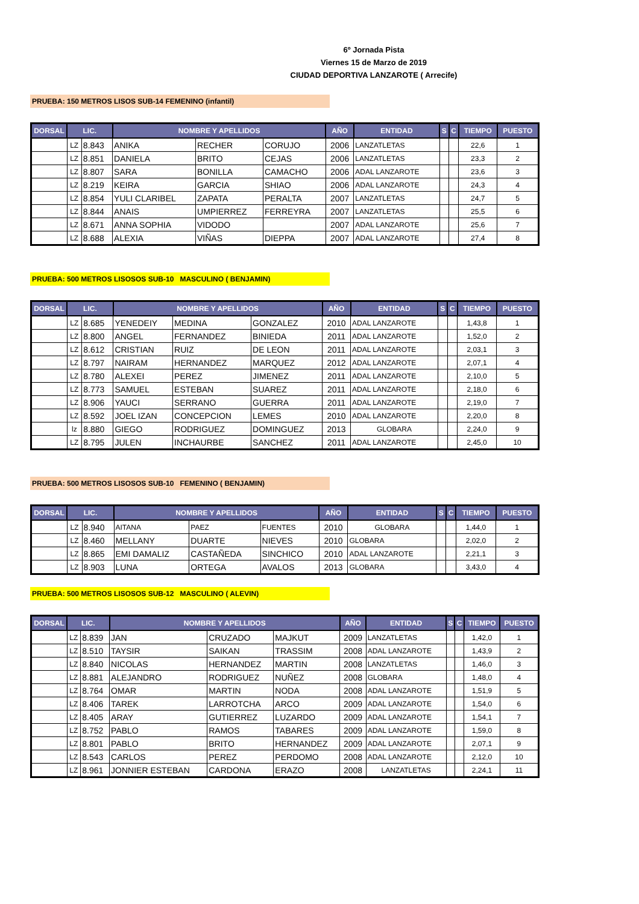6º Jornada Pista
Viernes 15 de Marzo de 2019
CIUDAD DEPORTIVA LANZAROTE ( Arrecife)
PRUEBA: 150 METROS LISOS SUB-14 FEMENINO (infantil)
| DORSAL | LIC. | | NOMBRE Y APELLIDOS | | | AÑO | ENTIDAD | S | C | TIEMPO | PUESTO |
| --- | --- | --- | --- | --- | --- | --- | --- | --- | --- | --- | --- |
| | LZ | 8.843 | ANIKA | RECHER | CORUJO | 2006 | LANZATLETAS | | | 22,6 | 1 |
| | LZ | 8.851 | DANIELA | BRITO | CEJAS | 2006 | LANZATLETAS | | | 23,3 | 2 |
| | LZ | 8.807 | SARA | BONILLA | CAMACHO | 2006 | ADAL LANZAROTE | | | 23,6 | 3 |
| | LZ | 8.219 | KEIRA | GARCIA | SHIAO | 2006 | ADAL LANZAROTE | | | 24,3 | 4 |
| | LZ | 8.854 | YULI CLARIBEL | ZAPATA | PERALTA | 2007 | LANZATLETAS | | | 24,7 | 5 |
| | LZ | 8.844 | ANAIS | UMPIERREZ | FERREYRA | 2007 | LANZATLETAS | | | 25,5 | 6 |
| | LZ | 8.671 | ANNA SOPHIA | VIDODO | | 2007 | ADAL LANZAROTE | | | 25,6 | 7 |
| | LZ | 8.688 | ALEXIA | VIÑAS | DIEPPA | 2007 | ADAL LANZAROTE | | | 27,4 | 8 |
PRUEBA: 500 METROS LISOSOS SUB-10 MASCULINO ( BENJAMIN)
| DORSAL | LIC. | | NOMBRE Y APELLIDOS | | | AÑO | ENTIDAD | S | C | TIEMPO | PUESTO |
| --- | --- | --- | --- | --- | --- | --- | --- | --- | --- | --- | --- |
| | LZ | 8.685 | YENEDEIY | MEDINA | GONZALEZ | 2010 | ADAL LANZAROTE | | | 1,43,8 | 1 |
| | LZ | 8.800 | ANGEL | FERNANDEZ | BINIEDA | 2011 | ADAL LANZAROTE | | | 1,52,0 | 2 |
| | LZ | 8.612 | CRISTIAN | RUIZ | DE LEON | 2011 | ADAL LANZAROTE | | | 2,03,1 | 3 |
| | LZ | 8.797 | NAIRAM | HERNANDEZ | MARQUEZ | 2012 | ADAL LANZAROTE | | | 2,07,1 | 4 |
| | LZ | 8.780 | ALEXEI | PEREZ | JIMENEZ | 2011 | ADAL LANZAROTE | | | 2,10,0 | 5 |
| | LZ | 8.773 | SAMUEL | ESTEBAN | SUAREZ | 2011 | ADAL LANZAROTE | | | 2,18,0 | 6 |
| | LZ | 8.906 | YAUCI | SERRANO | GUERRA | 2011 | ADAL LANZAROTE | | | 2,19,0 | 7 |
| | LZ | 8.592 | JOEL IZAN | CONCEPCION | LEMES | 2010 | ADAL LANZAROTE | | | 2,20,0 | 8 |
| | lz | 8.880 | GIEGO | RODRIGUEZ | DOMINGUEZ | 2013 | GLOBARA | | | 2,24,0 | 9 |
| | LZ | 8.795 | JULEN | INCHAURBE | SANCHEZ | 2011 | ADAL LANZAROTE | | | 2,45,0 | 10 |
PRUEBA: 500 METROS LISOSOS SUB-10 FEMENINO ( BENJAMIN)
| DORSAL | LIC. | | NOMBRE Y APELLIDOS | | | AÑO | ENTIDAD | S | C | TIEMPO | PUESTO |
| --- | --- | --- | --- | --- | --- | --- | --- | --- | --- | --- | --- |
| | LZ | 8.940 | AITANA | PAEZ | FUENTES | 2010 | GLOBARA | | | 1,44,0 | 1 |
| | LZ | 8.460 | MELLANY | DUARTE | NIEVES | 2010 | GLOBARA | | | 2,02,0 | 2 |
| | LZ | 8.865 | EMI DAMALIZ | CASTAÑEDA | SINCHICO | 2010 | ADAL LANZAROTE | | | 2,21,1 | 3 |
| | LZ | 8.903 | LUNA | ORTEGA | AVALOS | 2013 | GLOBARA | | | 3,43,0 | 4 |
PRUEBA: 500 METROS LISOSOS SUB-12 MASCULINO ( ALEVIN)
| DORSAL | LIC. | | NOMBRE Y APELLIDOS | | | AÑO | ENTIDAD | S | C | TIEMPO | PUESTO |
| --- | --- | --- | --- | --- | --- | --- | --- | --- | --- | --- | --- |
| | LZ | 8.839 | JAN | CRUZADO | MAJKUT | 2009 | LANZATLETAS | | | 1,42,0 | 1 |
| | LZ | 8.510 | TAYSIR | SAIKAN | TRASSIM | 2008 | ADAL LANZAROTE | | | 1,43,9 | 2 |
| | LZ | 8.840 | NICOLAS | HERNANDEZ | MARTIN | 2008 | LANZATLETAS | | | 1,46,0 | 3 |
| | LZ | 8.881 | ALEJANDRO | RODRIGUEZ | NUÑEZ | 2008 | GLOBARA | | | 1,48,0 | 4 |
| | LZ | 8.764 | OMAR | MARTIN | NODA | 2008 | ADAL LANZAROTE | | | 1,51,9 | 5 |
| | LZ | 8.406 | TAREK | LARROTCHA | ARCO | 2009 | ADAL LANZAROTE | | | 1,54,0 | 6 |
| | LZ | 8.405 | ARAY | GUTIERREZ | LUZARDO | 2009 | ADAL LANZAROTE | | | 1,54,1 | 7 |
| | LZ | 8.752 | PABLO | RAMOS | TABARES | 2009 | ADAL LANZAROTE | | | 1,59,0 | 8 |
| | LZ | 8.801 | PABLO | BRITO | HERNANDEZ | 2009 | ADAL LANZAROTE | | | 2,07,1 | 9 |
| | LZ | 8.543 | CARLOS | PEREZ | PERDOMO | 2008 | ADAL LANZAROTE | | | 2,12,0 | 10 |
| | LZ | 8.961 | JONNIER ESTEBAN | CARDONA | ERAZO | 2008 | LANZATLETAS | | | 2,24,1 | 11 |